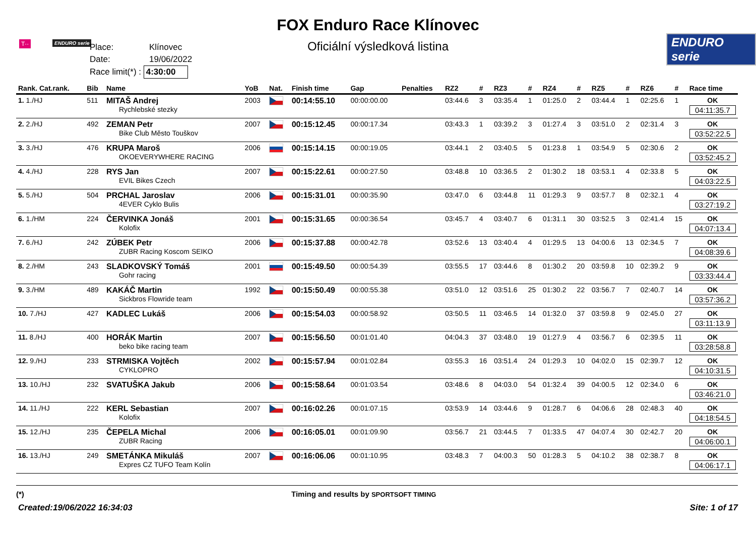T·· ENDURO serie
FOX Enduro Race Klínovec
Oficiální výsledková listina
Place: Klínovec
Date: 19/06/2022
Race limit(*) : 4:30:00
ENDURO serie
| Rank. Cat.rank. | Bib | Name | YoB | Nat. | Finish time | Gap | Penalties | RZ2 | # | RZ3 | # | RZ4 | # | RZ5 | # | RZ6 | # | Race time |
| --- | --- | --- | --- | --- | --- | --- | --- | --- | --- | --- | --- | --- | --- | --- | --- | --- | --- | --- |
| 1. 1./HJ | 511 | MITAŠ Andrej Rychlebské stezky | 2003 | | 00:14:55.10 | 00:00:00.00 | | 03:44.6 | 3 | 03:35.4 | 1 | 01:25.0 | 2 | 03:44.4 | 1 | 02:25.6 | 1 | OK 04:11:35.7 |
| 2. 2./HJ | 492 | ZEMAN Petr Bike Club Město Touškov | 2007 | | 00:15:12.45 | 00:00:17.34 | | 03:43.3 | 1 | 03:39.2 | 3 | 01:27.4 | 3 | 03:51.0 | 2 | 02:31.4 | 3 | OK 03:52:22.5 |
| 3. 3./HJ | 476 | KRUPA Maroš OKOEVERYWHERE RACING | 2006 | | 00:15:14.15 | 00:00:19.05 | | 03:44.1 | 2 | 03:40.5 | 5 | 01:23.8 | 1 | 03:54.9 | 5 | 02:30.6 | 2 | OK 03:52:45.2 |
| 4. 4./HJ | 228 | RYS Jan EVIL Bikes Czech | 2007 | | 00:15:22.61 | 00:00:27.50 | | 03:48.8 | 10 | 03:36.5 | 2 | 01:30.2 | 18 | 03:53.1 | 4 | 02:33.8 | 5 | OK 04:03:22.5 |
| 5. 5./HJ | 504 | PRCHAL Jaroslav 4EVER Cyklo Bulis | 2006 | | 00:15:31.01 | 00:00:35.90 | | 03:47.0 | 6 | 03:44.8 | 11 | 01:29.3 | 9 | 03:57.7 | 8 | 02:32.1 | 4 | OK 03:27:19.2 |
| 6. 1./HM | 224 | ČERVINKA Jonáš Kolofix | 2001 | | 00:15:31.65 | 00:00:36.54 | | 03:45.7 | 4 | 03:40.7 | 6 | 01:31.1 | 30 | 03:52.5 | 3 | 02:41.4 | 15 | OK 04:07:13.4 |
| 7. 6./HJ | 242 | ZÚBEK Petr ZUBR Racing Koscom SEIKO | 2006 | | 00:15:37.88 | 00:00:42.78 | | 03:52.6 | 13 | 03:40.4 | 4 | 01:29.5 | 13 | 04:00.6 | 13 | 02:34.5 | 7 | OK 04:08:39.6 |
| 8. 2./HM | 243 | SLADKOVSKÝ Tomáš Gohr racing | 2001 | | 00:15:49.50 | 00:00:54.39 | | 03:55.5 | 17 | 03:44.6 | 8 | 01:30.2 | 20 | 03:59.8 | 10 | 02:39.2 | 9 | OK 03:33:44.4 |
| 9. 3./HM | 489 | KAKÁČ Martin Sickbros Flowride team | 1992 | | 00:15:50.49 | 00:00:55.38 | | 03:51.0 | 12 | 03:51.6 | 25 | 01:30.2 | 22 | 03:56.7 | 7 | 02:40.7 | 14 | OK 03:57:36.2 |
| 10. 7./HJ | 427 | KADLEC Lukáš | 2006 | | 00:15:54.03 | 00:00:58.92 | | 03:50.5 | 11 | 03:46.5 | 14 | 01:32.0 | 37 | 03:59.8 | 9 | 02:45.0 | 27 | OK 03:11:13.9 |
| 11. 8./HJ | 400 | HORÁK Martin beko bike racing team | 2007 | | 00:15:56.50 | 00:01:01.40 | | 04:04.3 | 37 | 03:48.0 | 19 | 01:27.9 | 4 | 03:56.7 | 6 | 02:39.5 | 11 | OK 03:28:58.8 |
| 12. 9./HJ | 233 | STRMISKA Vojtěch CYKLOPRO | 2002 | | 00:15:57.94 | 00:01:02.84 | | 03:55.3 | 16 | 03:51.4 | 24 | 01:29.3 | 10 | 04:02.0 | 15 | 02:39.7 | 12 | OK 04:10:31.5 |
| 13. 10./HJ | 232 | SVATUŠKA Jakub | 2006 | | 00:15:58.64 | 00:01:03.54 | | 03:48.6 | 8 | 04:03.0 | 54 | 01:32.4 | 39 | 04:00.5 | 12 | 02:34.0 | 6 | OK 03:46:21.0 |
| 14. 11./HJ | 222 | KERL Sebastian Kolofix | 2007 | | 00:16:02.26 | 00:01:07.15 | | 03:53.9 | 14 | 03:44.6 | 9 | 01:28.7 | 6 | 04:06.6 | 28 | 02:48.3 | 40 | OK 04:18:54.5 |
| 15. 12./HJ | 235 | ČEPELA Michal ZUBR Racing | 2006 | | 00:16:05.01 | 00:01:09.90 | | 03:56.7 | 21 | 03:44.5 | 7 | 01:33.5 | 47 | 04:07.4 | 30 | 02:42.7 | 20 | OK 04:06:00.1 |
| 16. 13./HJ | 249 | SMETÁNKA Mikuláš Expres CZ TUFO Team Kolín | 2007 | | 00:16:06.06 | 00:01:10.95 | | 03:48.3 | 7 | 04:00.3 | 50 | 01:28.3 | 5 | 04:10.2 | 38 | 02:38.7 | 8 | OK 04:06:17.1 |
(*)
Timing and results by SPORTSOFT TIMING
Created:19/06/2022 16:34:03 Site: 1 of 17